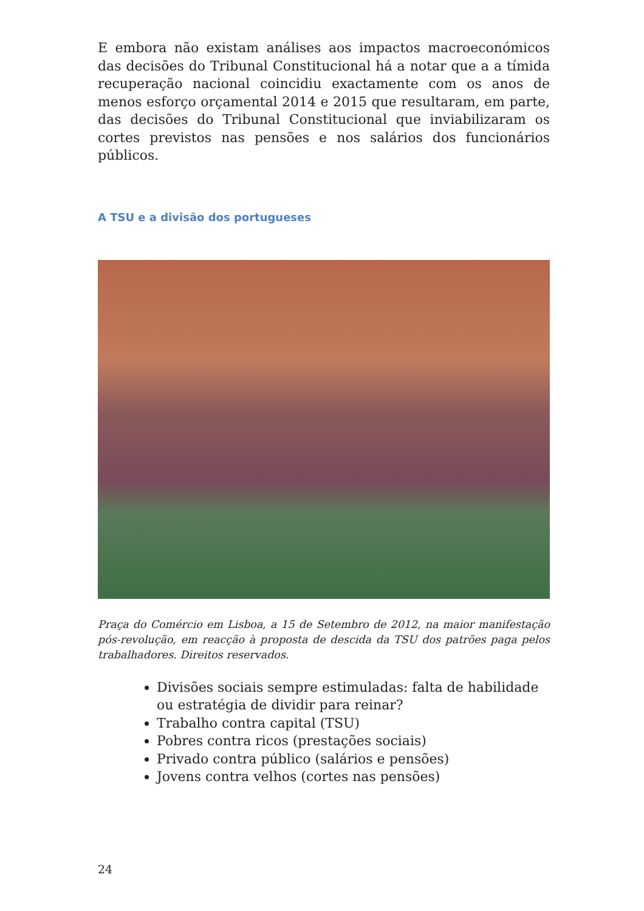E embora não existam análises aos impactos macroeconómicos das decisões do Tribunal Constitucional há a notar que a a tímida recuperação nacional coincidiu exactamente com os anos de menos esforço orçamental 2014 e 2015 que resultaram, em parte, das decisões do Tribunal Constitucional que inviabilizaram os cortes previstos nas pensões e nos salários dos funcionários públicos.
A TSU e a divisão dos portugueses
Praça do Comércio em Lisboa, a 15 de Setembro de 2012, na maior manifestação pós-revolução, em reacção à proposta de descida da TSU dos patrões paga pelos trabalhadores. Direitos reservados.
Divisões sociais sempre estimuladas: falta de habilidade ou estratégia de dividir para reinar?
Trabalho contra capital (TSU)
Pobres contra ricos (prestações sociais)
Privado contra público (salários e pensões)
Jovens contra velhos (cortes nas pensões)
24